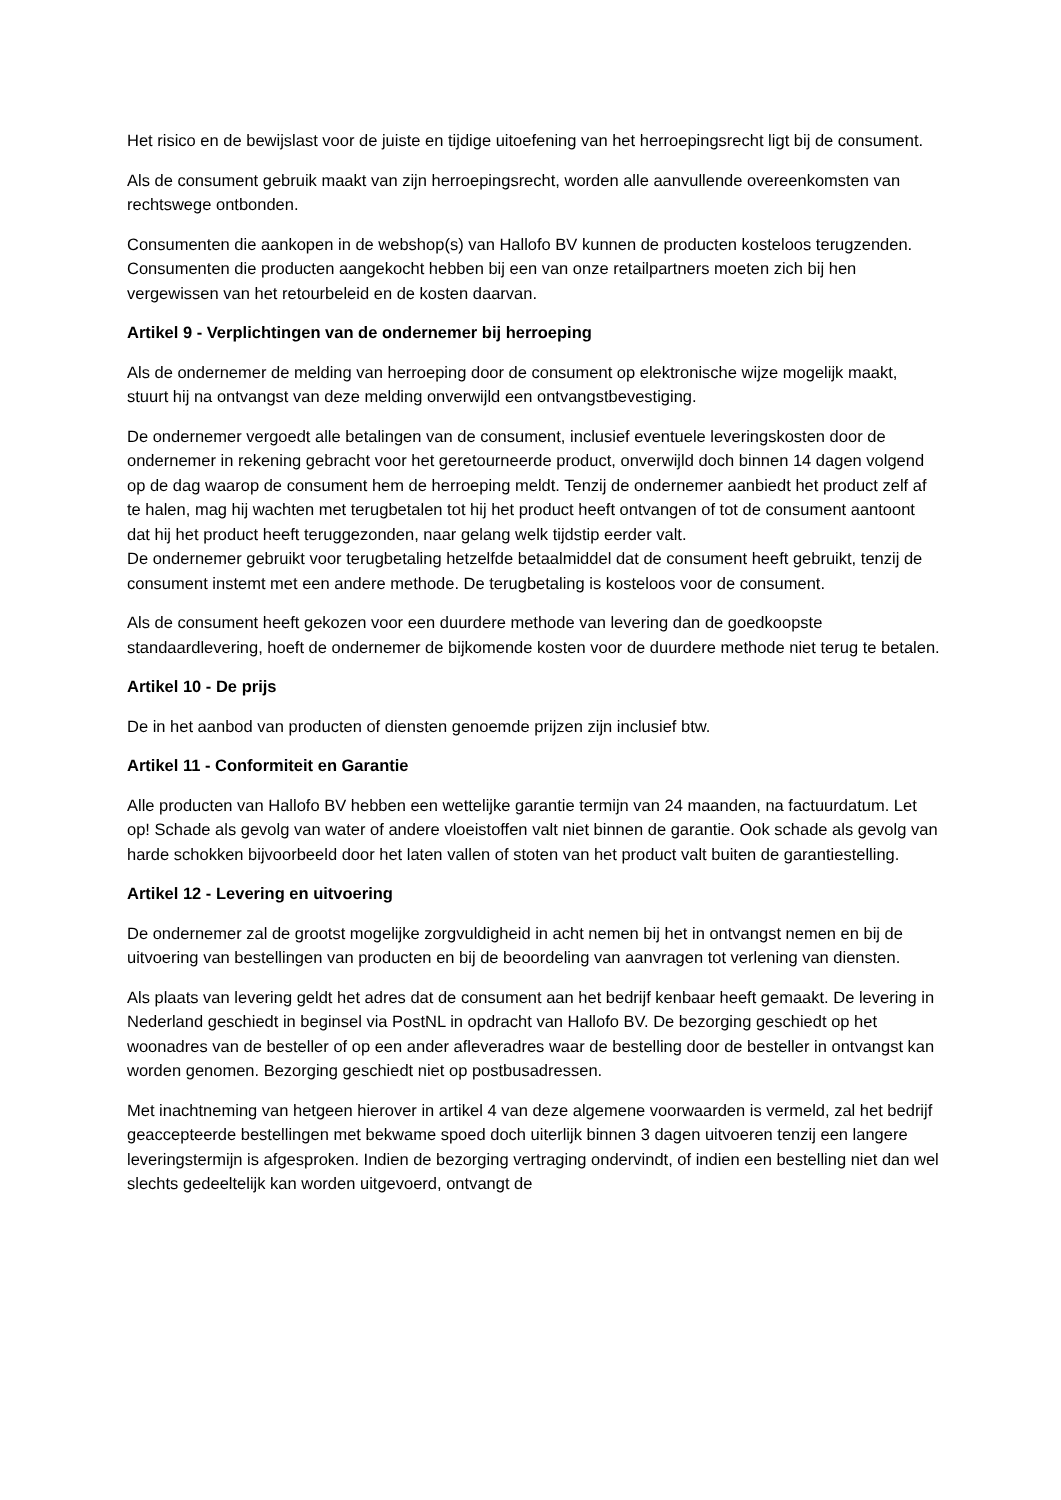Het risico en de bewijslast voor de juiste en tijdige uitoefening van het herroepingsrecht ligt bij de consument.
Als de consument gebruik maakt van zijn herroepingsrecht, worden alle aanvullende overeenkomsten van rechtswege ontbonden.
Consumenten die aankopen in de webshop(s) van Hallofo BV kunnen de producten kosteloos terugzenden. Consumenten die producten aangekocht hebben bij een van onze retailpartners moeten zich bij hen vergewissen van het retourbeleid en de kosten daarvan.
Artikel 9 - Verplichtingen van de ondernemer bij herroeping
Als de ondernemer de melding van herroeping door de consument op elektronische wijze mogelijk maakt, stuurt hij na ontvangst van deze melding onverwijld een ontvangstbevestiging.
De ondernemer vergoedt alle betalingen van de consument, inclusief eventuele leveringskosten door de ondernemer in rekening gebracht voor het geretourneerde product, onverwijld doch binnen 14 dagen volgend op de dag waarop de consument hem de herroeping meldt. Tenzij de ondernemer aanbiedt het product zelf af te halen, mag hij wachten met terugbetalen tot hij het product heeft ontvangen of tot de consument aantoont dat hij het product heeft teruggezonden, naar gelang welk tijdstip eerder valt.
De ondernemer gebruikt voor terugbetaling hetzelfde betaalmiddel dat de consument heeft gebruikt, tenzij de consument instemt met een andere methode. De terugbetaling is kosteloos voor de consument.
Als de consument heeft gekozen voor een duurdere methode van levering dan de goedkoopste standaardlevering, hoeft de ondernemer de bijkomende kosten voor de duurdere methode niet terug te betalen.
Artikel 10 - De prijs
De in het aanbod van producten of diensten genoemde prijzen zijn inclusief btw.
Artikel 11 - Conformiteit en Garantie
Alle producten van Hallofo BV hebben een wettelijke garantie termijn van 24 maanden, na factuurdatum. Let op! Schade als gevolg van water of andere vloeistoffen valt niet binnen de garantie. Ook schade als gevolg van harde schokken bijvoorbeeld door het laten vallen of stoten van het product valt buiten de garantiestelling.
Artikel 12 - Levering en uitvoering
De ondernemer zal de grootst mogelijke zorgvuldigheid in acht nemen bij het in ontvangst nemen en bij de uitvoering van bestellingen van producten en bij de beoordeling van aanvragen tot verlening van diensten.
Als plaats van levering geldt het adres dat de consument aan het bedrijf kenbaar heeft gemaakt. De levering in Nederland geschiedt in beginsel via PostNL in opdracht van Hallofo BV. De bezorging geschiedt op het woonadres van de besteller of op een ander afleveradres waar de bestelling door de besteller in ontvangst kan worden genomen. Bezorging geschiedt niet op postbusadressen.
Met inachtneming van hetgeen hierover in artikel 4 van deze algemene voorwaarden is vermeld, zal het bedrijf geaccepteerde bestellingen met bekwame spoed doch uiterlijk binnen 3 dagen uitvoeren tenzij een langere leveringstermijn is afgesproken. Indien de bezorging vertraging ondervindt, of indien een bestelling niet dan wel slechts gedeeltelijk kan worden uitgevoerd, ontvangt de